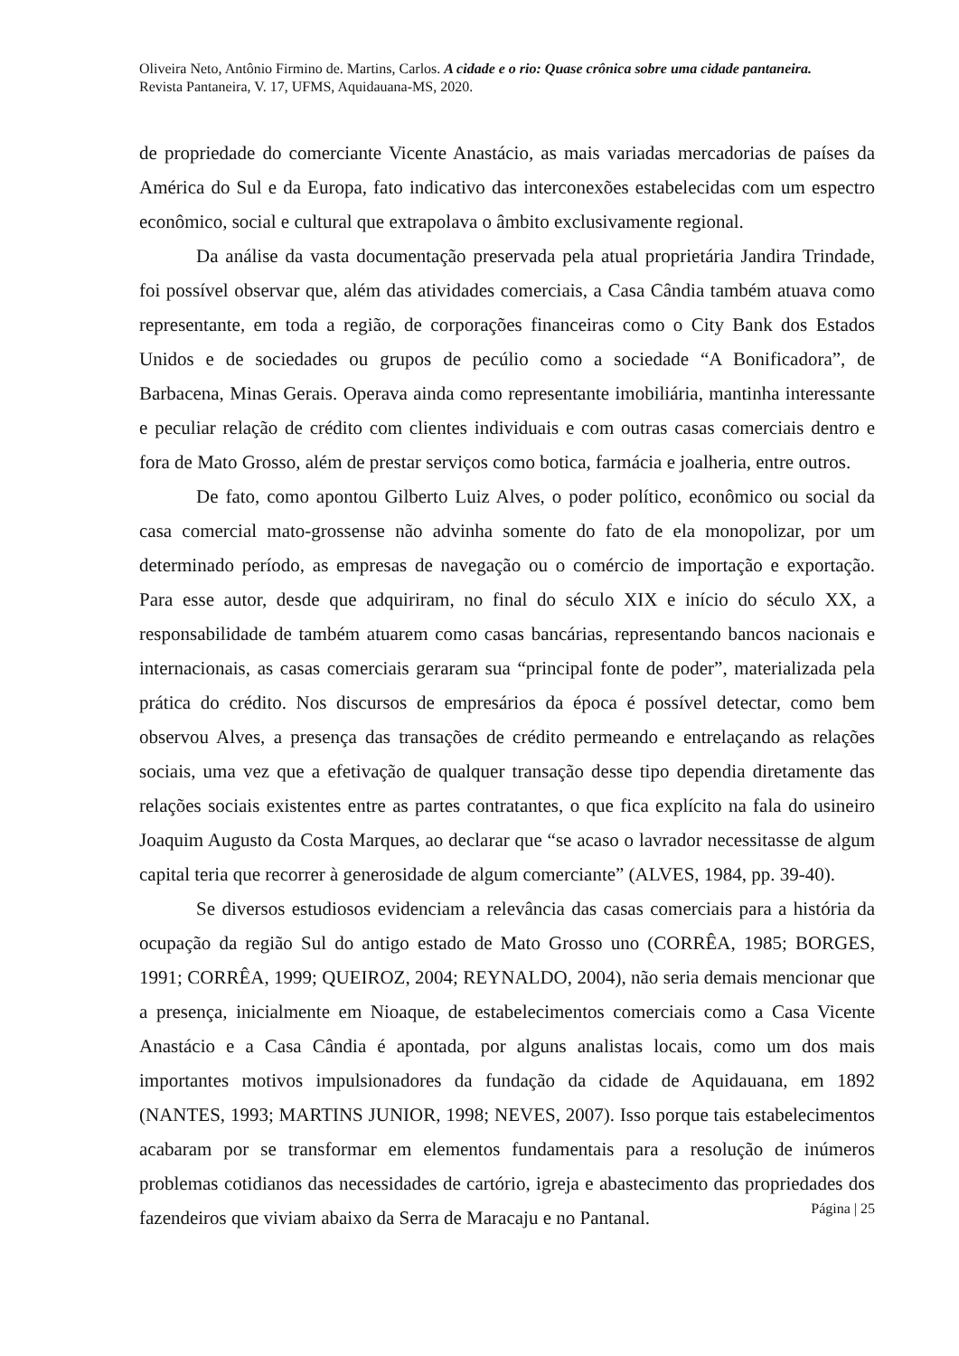Oliveira Neto, Antônio Firmino de. Martins, Carlos. A cidade e o rio: Quase crônica sobre uma cidade pantaneira. Revista Pantaneira, V. 17, UFMS, Aquidauana-MS, 2020.
de propriedade do comerciante Vicente Anastácio, as mais variadas mercadorias de países da América do Sul e da Europa, fato indicativo das interconexões estabelecidas com um espectro econômico, social e cultural que extrapolava o âmbito exclusivamente regional.
Da análise da vasta documentação preservada pela atual proprietária Jandira Trindade, foi possível observar que, além das atividades comerciais, a Casa Cândia também atuava como representante, em toda a região, de corporações financeiras como o City Bank dos Estados Unidos e de sociedades ou grupos de pecúlio como a sociedade “A Bonificadora”, de Barbacena, Minas Gerais. Operava ainda como representante imobiliária, mantinha interessante e peculiar relação de crédito com clientes individuais e com outras casas comerciais dentro e fora de Mato Grosso, além de prestar serviços como botica, farmácia e joalheria, entre outros.
De fato, como apontou Gilberto Luiz Alves, o poder político, econômico ou social da casa comercial mato-grossense não advinha somente do fato de ela monopolizar, por um determinado período, as empresas de navegação ou o comércio de importação e exportação. Para esse autor, desde que adquiriram, no final do século XIX e início do século XX, a responsabilidade de também atuarem como casas bancárias, representando bancos nacionais e internacionais, as casas comerciais geraram sua “principal fonte de poder”, materializada pela prática do crédito. Nos discursos de empresários da época é possível detectar, como bem observou Alves, a presença das transações de crédito permeando e entrelaçando as relações sociais, uma vez que a efetivação de qualquer transação desse tipo dependia diretamente das relações sociais existentes entre as partes contratantes, o que fica explícito na fala do usineiro Joaquim Augusto da Costa Marques, ao declarar que “se acaso o lavrador necessitasse de algum capital teria que recorrer à generosidade de algum comerciante” (ALVES, 1984, pp. 39-40).
Se diversos estudiosos evidenciam a relevância das casas comerciais para a história da ocupação da região Sul do antigo estado de Mato Grosso uno (CORRÊA, 1985; BORGES, 1991; CORRÊA, 1999; QUEIROZ, 2004; REYNALDO, 2004), não seria demais mencionar que a presença, inicialmente em Nioaque, de estabelecimentos comerciais como a Casa Vicente Anastácio e a Casa Cândia é apontada, por alguns analistas locais, como um dos mais importantes motivos impulsionadores da fundação da cidade de Aquidauana, em 1892 (NANTES, 1993; MARTINS JUNIOR, 1998; NEVES, 2007). Isso porque tais estabelecimentos acabaram por se transformar em elementos fundamentais para a resolução de inúmeros problemas cotidianos das necessidades de cartório, igreja e abastecimento das propriedades dos fazendeiros que viviam abaixo da Serra de Maracaju e no Pantanal.
Página | 25